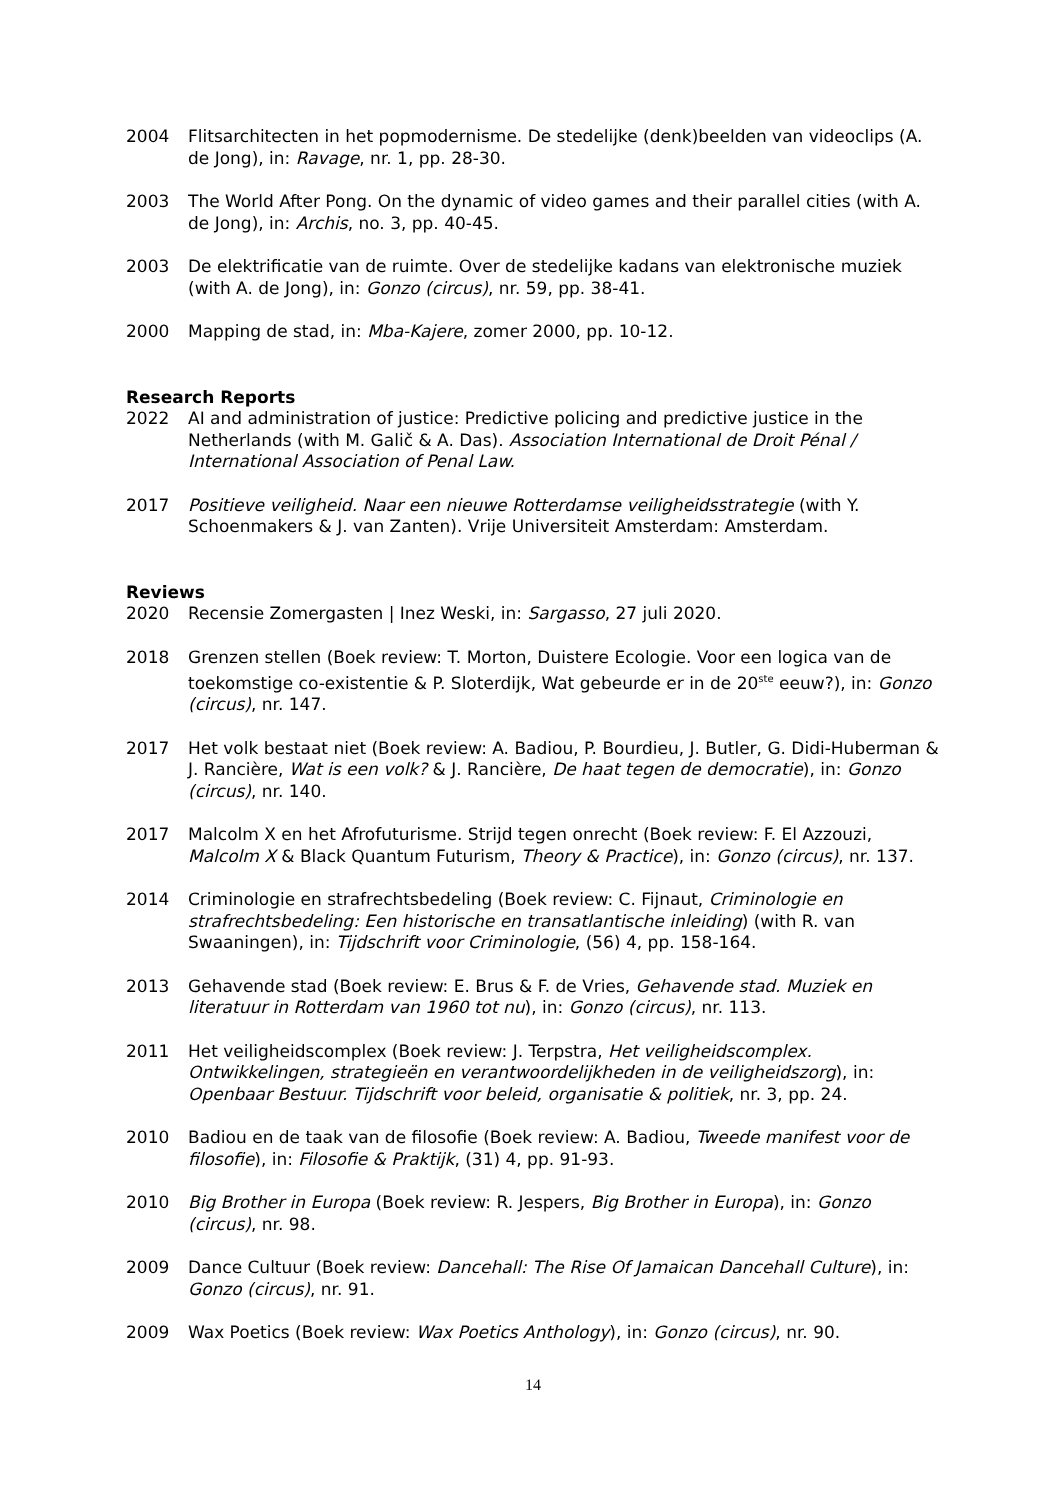2004 Flitsarchitecten in het popmodernisme. De stedelijke (denk)beelden van videoclips (A. de Jong), in: Ravage, nr. 1, pp. 28-30.
2003 The World After Pong. On the dynamic of video games and their parallel cities (with A. de Jong), in: Archis, no. 3, pp. 40-45.
2003 De elektrificatie van de ruimte. Over de stedelijke kadans van elektronische muziek (with A. de Jong), in: Gonzo (circus), nr. 59, pp. 38-41.
2000 Mapping de stad, in: Mba-Kajere, zomer 2000, pp. 10-12.
Research Reports
2022 AI and administration of justice: Predictive policing and predictive justice in the Netherlands (with M. Galič & A. Das). Association International de Droit Pénal / International Association of Penal Law.
2017 Positieve veiligheid. Naar een nieuwe Rotterdamse veiligheidsstrategie (with Y. Schoenmakers & J. van Zanten). Vrije Universiteit Amsterdam: Amsterdam.
Reviews
2020 Recensie Zomergasten | Inez Weski, in: Sargasso, 27 juli 2020.
2018 Grenzen stellen (Boek review: T. Morton, Duistere Ecologie. Voor een logica van de toekomstige co-existentie & P. Sloterdijk, Wat gebeurde er in de 20<sup>ste</sup> eeuw?), in: Gonzo (circus), nr. 147.
2017 Het volk bestaat niet (Boek review: A. Badiou, P. Bourdieu, J. Butler, G. Didi-Huberman & J. Rancière, Wat is een volk? & J. Rancière, De haat tegen de democratie), in: Gonzo (circus), nr. 140.
2017 Malcolm X en het Afrofuturisme. Strijd tegen onrecht (Boek review: F. El Azzouzi, Malcolm X & Black Quantum Futurism, Theory & Practice), in: Gonzo (circus), nr. 137.
2014 Criminologie en strafrechtsbedeling (Boek review: C. Fijnaut, Criminologie en strafrechtsbedeling: Een historische en transatlantische inleiding) (with R. van Swaaningen), in: Tijdschrift voor Criminologie, (56) 4, pp. 158-164.
2013 Gehavende stad (Boek review: E. Brus & F. de Vries, Gehavende stad. Muziek en literatuur in Rotterdam van 1960 tot nu), in: Gonzo (circus), nr. 113.
2011 Het veiligheidscomplex (Boek review: J. Terpstra, Het veiligheidscomplex. Ontwikkelingen, strategieën en verantwoordelijkheden in de veiligheidszorg), in: Openbaar Bestuur. Tijdschrift voor beleid, organisatie & politiek, nr. 3, pp. 24.
2010 Badiou en de taak van de filosofie (Boek review: A. Badiou, Tweede manifest voor de filosofie), in: Filosofie & Praktijk, (31) 4, pp. 91-93.
2010 Big Brother in Europa (Boek review: R. Jespers, Big Brother in Europa), in: Gonzo (circus), nr. 98.
2009 Dance Cultuur (Boek review: Dancehall: The Rise Of Jamaican Dancehall Culture), in: Gonzo (circus), nr. 91.
2009 Wax Poetics (Boek review: Wax Poetics Anthology), in: Gonzo (circus), nr. 90.
14